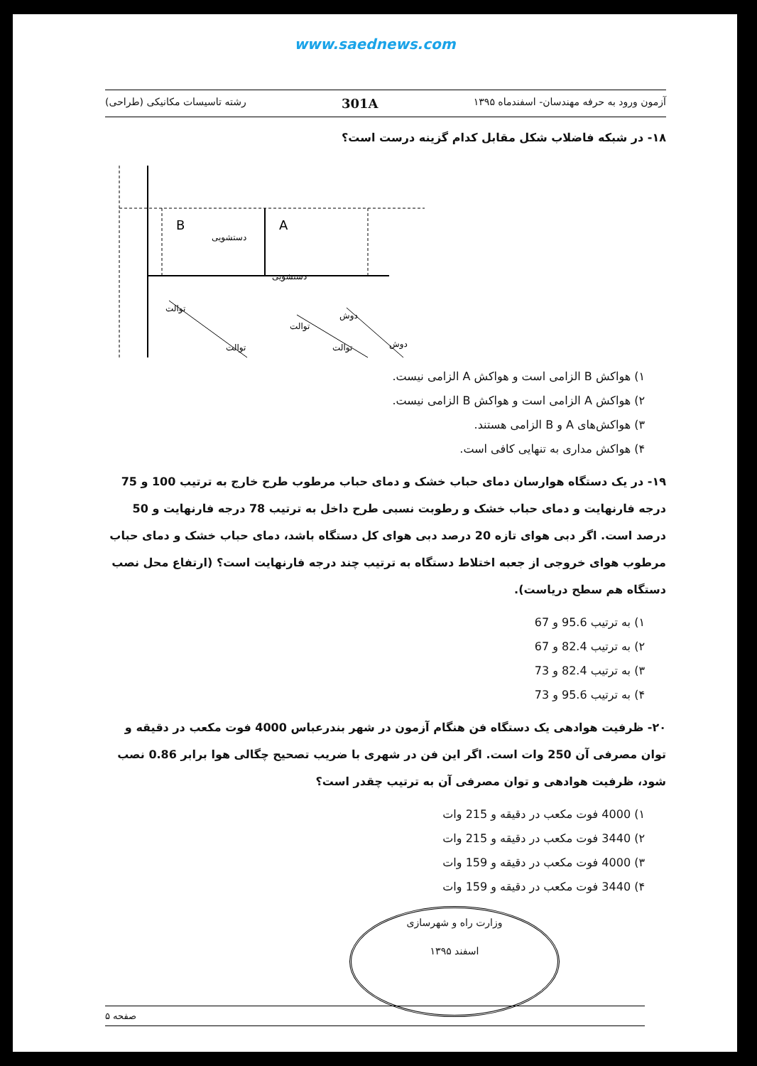www.saednews.com
آزمون ورود به حرفه مهندسان- اسفندماه ۱۳۹۵ 301A رشته تاسیسات مکانیکی (طراحی)
۱۸- در شبکه فاضلاب شکل مقابل کدام گزینه درست است؟
B
A
دستشویی
دستشویی
توالت
توالت
دوش
توالت
توالت
دوش
۱) هواکش B الزامی است و هواکش A الزامی نیست.
۲) هواکش A الزامی است و هواکش B الزامی نیست.
۳) هواکش‌های A و B الزامی هستند.
۴) هواکش مداری به تنهایی کافی است.
۱۹- در یک دستگاه هوارسان دمای حباب خشک و دمای حباب مرطوب طرح خارج به ترتیب 100 و 75 درجه فارنهایت و دمای حباب خشک و رطوبت نسبی طرح داخل به ترتیب 78 درجه فارنهایت و 50 درصد است. اگر دبی هوای تازه 20 درصد دبی هوای کل دستگاه باشد، دمای حباب خشک و دمای حباب مرطوب هوای خروجی از جعبه اختلاط دستگاه به ترتیب چند درجه فارنهایت است؟ (ارتفاع محل نصب دستگاه هم سطح دریاست).
۱) به ترتیب 95.6 و 67
۲) به ترتیب 82.4 و 67
۳) به ترتیب 82.4 و 73
۴) به ترتیب 95.6 و 73
۲۰- ظرفیت هوادهی یک دستگاه فن هنگام آزمون در شهر بندرعباس 4000 فوت مکعب در دقیقه و توان مصرفی آن 250 وات است. اگر این فن در شهری با ضریب تصحیح چگالی هوا برابر 0.86 نصب شود، ظرفیت هوادهی و توان مصرفی آن به ترتیب چقدر است؟
۱) 4000 فوت مکعب در دقیقه و 215 وات
۲) 3440 فوت مکعب در دقیقه و 215 وات
۳) 4000 فوت مکعب در دقیقه و 159 وات
۴) 3440 فوت مکعب در دقیقه و 159 وات
وزارت راه و شهرسازی
اسفند ۱۳۹۵
صفحه ۵